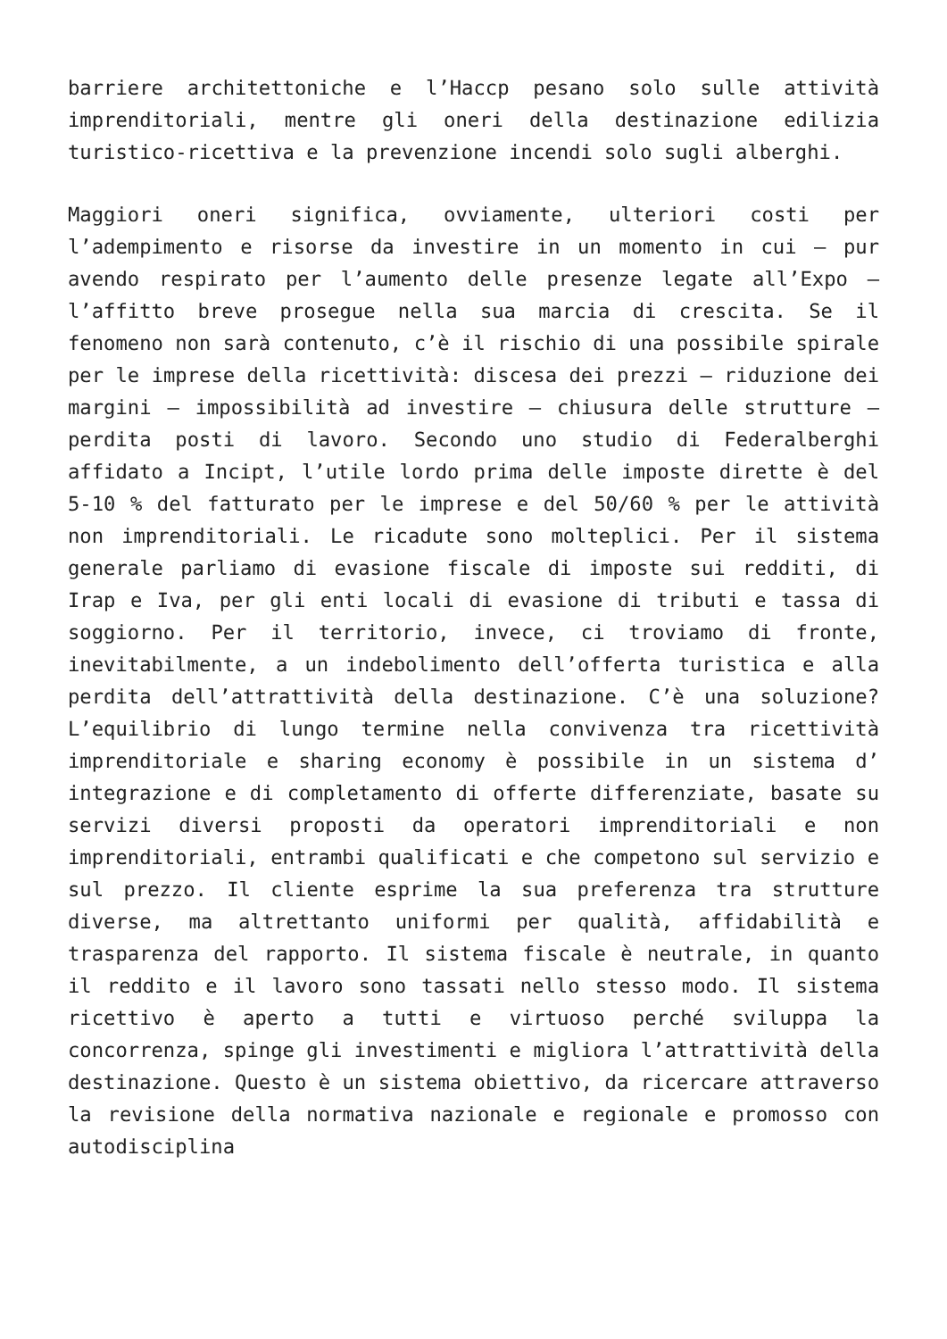barriere architettoniche e l’Haccp pesano solo sulle attività imprenditoriali, mentre gli oneri della destinazione edilizia turistico-ricettiva e la prevenzione incendi solo sugli alberghi.
Maggiori oneri significa, ovviamente, ulteriori costi per l’adempimento e risorse da investire in un momento in cui – pur avendo respirato per l’aumento delle presenze legate all’Expo – l’affitto breve prosegue nella sua marcia di crescita. Se il fenomeno non sarà contenuto, c’è il rischio di una possibile spirale per le imprese della ricettività: discesa dei prezzi – riduzione dei margini – impossibilità ad investire – chiusura delle strutture – perdita posti di lavoro. Secondo uno studio di Federalberghi affidato a Incipt, l’utile lordo prima delle imposte dirette è del 5-10 % del fatturato per le imprese e del 50/60 % per le attività non imprenditoriali. Le ricadute sono molteplici. Per il sistema generale parliamo di evasione fiscale di imposte sui redditi, di Irap e Iva, per gli enti locali di evasione di tributi e tassa di soggiorno. Per il territorio, invece, ci troviamo di fronte, inevitabilmente, a un indebolimento dell’offerta turistica e alla perdita dell’attrattività della destinazione. C’è una soluzione? L’equilibrio di lungo termine nella convivenza tra ricettività imprenditoriale e sharing economy è possibile in un sistema d’ integrazione e di completamento di offerte differenziate, basate su servizi diversi proposti da operatori imprenditoriali e non imprenditoriali, entrambi qualificati e che competono sul servizio e sul prezzo. Il cliente esprime la sua preferenza tra strutture diverse, ma altrettanto uniformi per qualità, affidabilità e trasparenza del rapporto. Il sistema fiscale è neutrale, in quanto il reddito e il lavoro sono tassati nello stesso modo. Il sistema ricettivo è aperto a tutti e virtuoso perché sviluppa la concorrenza, spinge gli investimenti e migliora l’attrattività della destinazione. Questo è un sistema obiettivo, da ricercare attraverso la revisione della normativa nazionale e regionale e promosso con autodisciplina